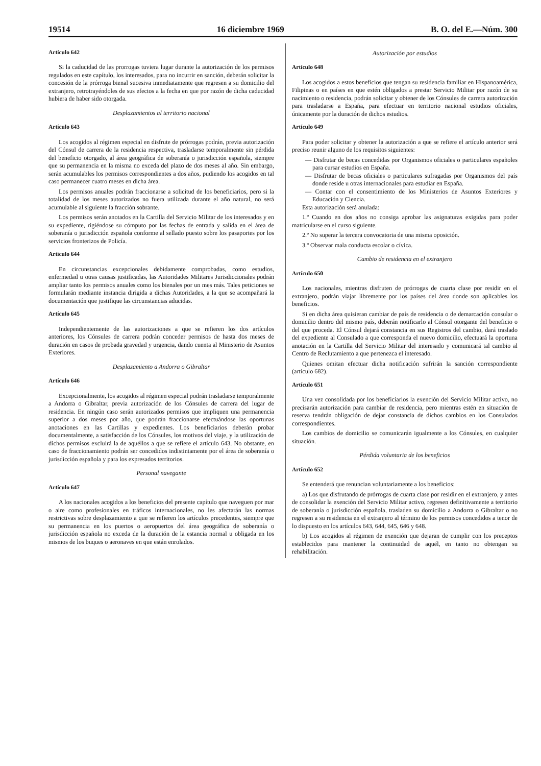19514 16 diciembre 1969 B. O. del E.—Núm. 300
Artículo 642
Si la caducidad de las prorrogas tuviera lugar durante la autorización de los permisos regulados en este capítulo, los interesados, para no incurrir en sanción, deberán solicitar la concesión de la prórroga bienal sucesiva inmediatamente que regresen a su domicilio del extranjero, retrotrayéndoles de sus efectos a la fecha en que por razón de dicha caducidad hubiera de haber sido otorgada.
Desplazamientos al territorio nacional
Artículo 643
Los acogidos al régimen especial en disfrute de prórrogas podrán, previa autorización del Cónsul de carrera de la residencia respectiva, trasladarse temporalmente sin pérdida del beneficio otorgado, al área geográfica de soberanía o jurisdicción española, siempre que su permanencia en la misma no exceda del plazo de dos meses al año. Sin embargo, serán acumulables los permisos correspondientes a dos años, pudiendo los acogidos en tal caso permanecer cuatro meses en dicha área.
Los permisos anuales podrán fraccionarse a solicitud de los beneficiarios, pero si la totalidad de los meses autorizados no fuera utilizada durante el año natural, no será acumulable al siguiente la fracción sobrante.
Los permisos serán anotados en la Cartilla del Servicio Militar de los interesados y en su expediente, rigiéndose su cómputo por las fechas de entrada y salida en el área de soberanía o jurisdicción española conforme al sellado puesto sobre los pasaportes por los servicios fronterizos de Policía.
Artículo 644
En circunstancias excepcionales debidamente comprobadas, como estudios, enfermedad u otras causas justificadas, las Autoridades Militares Jurisdiccionales podrán ampliar tanto los permisos anuales como los bienales por un mes más. Tales peticiones se formularán mediante instancia dirigida a dichas Autoridades, a la que se acompañará la documentación que justifique las circunstancias aducidas.
Artículo 645
Independientemente de las autorizaciones a que se refieren los dos artículos anteriores, los Cónsules de carrera podrán conceder permisos de hasta dos meses de duración en casos de probada gravedad y urgencia, dando cuenta al Ministerio de Asuntos Exteriores.
Desplazamiento a Andorra o Gibraltar
Artículo 646
Excepcionalmente, los acogidos al régimen especial podrán trasladarse temporalmente a Andorra o Gibraltar, previa autorización de los Cónsules de carrera del lugar de residencia. En ningún caso serán autorizados permisos que impliquen una permanencia superior a dos meses por año, que podrán fraccionarse efectuándose las oportunas anotaciones en las Cartillas y expedientes. Los beneficiarios deberán probar documentalmente, a satisfacción de los Cónsules, los motivos del viaje, y la utilización de dichos permisos excluirá la de aquéllos a que se refiere el artículo 643. No obstante, en caso de fraccionamiento podrán ser concedidos indistintamente por el área de soberanía o jurisdicción española y para los expresados territorios.
Personal navegante
Artículo 647
A los nacionales acogidos a los beneficios del presente capítulo que naveguen por mar o aire como profesionales en tráficos internacionales, no les afectarán las normas restrictivas sobre desplazamiento a que se refieren los artículos precedentes, siempre que su permanencia en los puertos o aeropuertos del área geográfica de soberanía o jurisdicción española no exceda de la duración de la estancia normal u obligada en los mismos de los buques o aeronaves en que están enrolados.
Autorización por estudios
Artículo 648
Los acogidos a estos beneficios que tengan su residencia familiar en Hispanoamérica, Filipinas o en países en que estén obligados a prestar Servicio Militar por razón de su nacimiento o residencia, podrán solicitar y obtener de los Cónsules de carrera autorización para trasladarse a España, para efectuar en territorio nacional estudios oficiales, únicamente por la duración de dichos estudios.
Artículo 649
Para poder solicitar y obtener la autorización a que se refiere el artículo anterior será preciso reunir alguno de los requisitos siguientes:
— Disfrutar de becas concedidas por Organismos oficiales o particulares españoles para cursar estudios en España.
— Disfrutar de becas oficiales o particulares sufragadas por Organismos del país donde reside u otras internacionales para estudiar en España.
— Contar con el consentimiento de los Ministerios de Asuntos Exteriores y Educación y Ciencia.
Esta autorización será anulada:
1.º Cuando en dos años no consiga aprobar las asignaturas exigidas para poder matricularse en el curso siguiente.
2.º No superar la tercera convocatoria de una misma oposición.
3.º Observar mala conducta escolar o cívica.
Cambio de residencia en el extranjero
Artículo 650
Los nacionales, mientras disfruten de prórrogas de cuarta clase por residir en el extranjero, podrán viajar libremente por los países del área donde son aplicables los beneficios.
Si en dicha área quisieran cambiar de país de residencia o de demarcación consular o domicilio dentro del mismo país, deberán notificarlo al Cónsul otorgante del beneficio o del que proceda. El Cónsul dejará constancia en sus Registros del cambio, dará traslado del expediente al Consulado a que corresponda el nuevo domicilio, efectuará la oportuna anotación en la Cartilla del Servicio Militar del interesado y comunicará tal cambio al Centro de Reclutamiento a que pertenezca el interesado.
Quienes omitan efectuar dicha notificación sufrirán la sanción correspondiente (artículo 682).
Artículo 651
Una vez consolidada por los beneficiarios la exención del Servicio Militar activo, no precisarán autorización para cambiar de residencia, pero mientras estén en situación de reserva tendrán obligación de dejar constancia de dichos cambios en los Consulados correspondientes.
Los cambios de domicilio se comunicarán igualmente a los Cónsules, en cualquier situación.
Pérdida voluntaria de los beneficios
Artículo 652
Se entenderá que renuncian voluntariamente a los beneficios:
a) Los que disfrutando de prórrogas de cuarta clase por residir en el extranjero, y antes de consolidar la exención del Servicio Militar activo, regresen definitivamente a territorio de soberanía o jurisdicción española, trasladen su domicilio a Andorra o Gibraltar o no regresen a su residencia en el extranjero al término de los permisos concedidos a tenor de lo dispuesto en los artículos 643, 644, 645, 646 y 648.
b) Los acogidos al régimen de exención que dejaran de cumplir con los preceptos establecidos para mantener la continuidad de aquél, en tanto no obtengan su rehabilitación.